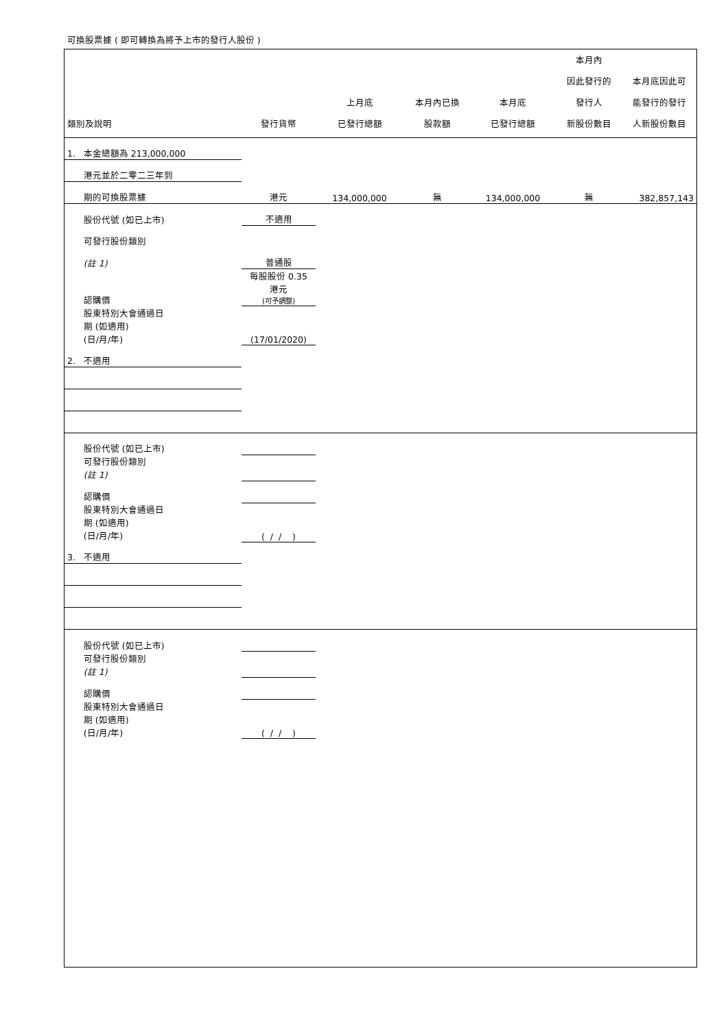可換股票據 ( 即可轉換為將予上市的發行人股份 )
| 類別及說明 | 發行貨幣 | 上月底 已發行總額 | 本月內已換 股款額 | 本月底 已發行總額 | 本月內 因此發行的 發行人 新股份數目 | 本月底因此可 能發行的發行 人新股份數目 |
| --- | --- | --- | --- | --- | --- | --- |
| 1. 本金總額為 213,000,000 | | | | | | |
| 港元並於二零二三年到 | | | | | | |
| 期的可換股票據 | 港元 | 134,000,000 | 無 | 134,000,000 | 無 | 382,857,143 |
| 股份代號 (如已上市) | 不適用 | | | | | |
| 可發行股份類別 | | | | | | |
| (註 1) | 普通股 | | | | | |
| 認購價 | 每股股份 0.35 港元 (可予調整) | | | | | |
| 股東特別大會通過日 期 (如適用) (日/月/年) | (17/01/2020) | | | | | |
| 2. 不適用 | | | | | | |
| 股份代號 (如已上市) | | | | | | |
| 可發行股份類別 (註 1) | | | | | | |
| 認購價 | | | | | | |
| 股東特別大會通過日 期 (如適用) (日/月/年) | ( / / ) | | | | | |
| 3. 不適用 | | | | | | |
| 股份代號 (如已上市) | | | | | | |
| 可發行股份類別 (註 1) | | | | | | |
| 認購價 | | | | | | |
| 股東特別大會通過日 期 (如適用) (日/月/年) | ( / / ) | | | | | |